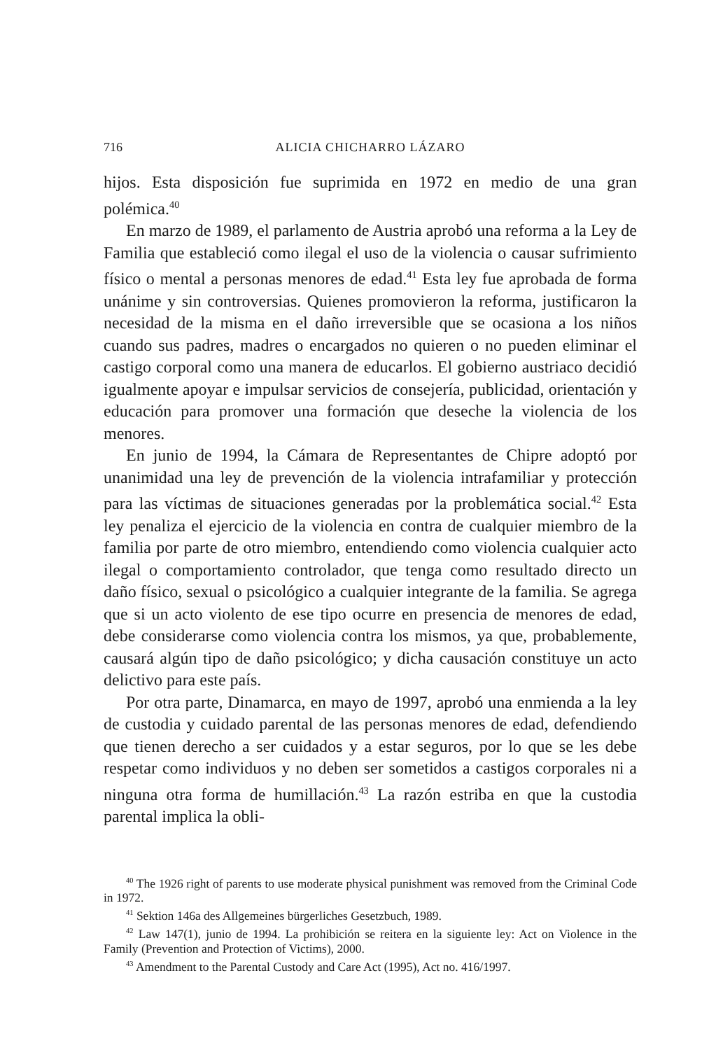716 ALICIA CHICHARRO LÁZARO
hijos. Esta disposición fue suprimida en 1972 en medio de una gran polémica.<sup>40</sup>
En marzo de 1989, el parlamento de Austria aprobó una reforma a la Ley de Familia que estableció como ilegal el uso de la violencia o causar sufrimiento físico o mental a personas menores de edad.<sup>41</sup> Esta ley fue aprobada de forma unánime y sin controversias. Quienes promovieron la reforma, justificaron la necesidad de la misma en el daño irreversible que se ocasiona a los niños cuando sus padres, madres o encargados no quieren o no pueden eliminar el castigo corporal como una manera de educarlos. El gobierno austriaco decidió igualmente apoyar e impulsar servicios de consejería, publicidad, orientación y educación para promover una formación que deseche la violencia de los menores.
En junio de 1994, la Cámara de Representantes de Chipre adoptó por unanimidad una ley de prevención de la violencia intrafamiliar y protección para las víctimas de situaciones generadas por la problemática social.<sup>42</sup> Esta ley penaliza el ejercicio de la violencia en contra de cualquier miembro de la familia por parte de otro miembro, entendiendo como violencia cualquier acto ilegal o comportamiento controlador, que tenga como resultado directo un daño físico, sexual o psicológico a cualquier integrante de la familia. Se agrega que si un acto violento de ese tipo ocurre en presencia de menores de edad, debe considerarse como violencia contra los mismos, ya que, probablemente, causará algún tipo de daño psicológico; y dicha causación constituye un acto delictivo para este país.
Por otra parte, Dinamarca, en mayo de 1997, aprobó una enmienda a la ley de custodia y cuidado parental de las personas menores de edad, defendiendo que tienen derecho a ser cuidados y a estar seguros, por lo que se les debe respetar como individuos y no deben ser sometidos a castigos corporales ni a ninguna otra forma de humillación.<sup>43</sup> La razón estriba en que la custodia parental implica la obli-
<sup>40</sup> The 1926 right of parents to use moderate physical punishment was removed from the Criminal Code in 1972.
<sup>41</sup> Sektion 146a des Allgemeines bürgerliches Gesetzbuch, 1989.
<sup>42</sup> Law 147(1), junio de 1994. La prohibición se reitera en la siguiente ley: Act on Violence in the Family (Prevention and Protection of Victims), 2000.
<sup>43</sup> Amendment to the Parental Custody and Care Act (1995), Act no. 416/1997.